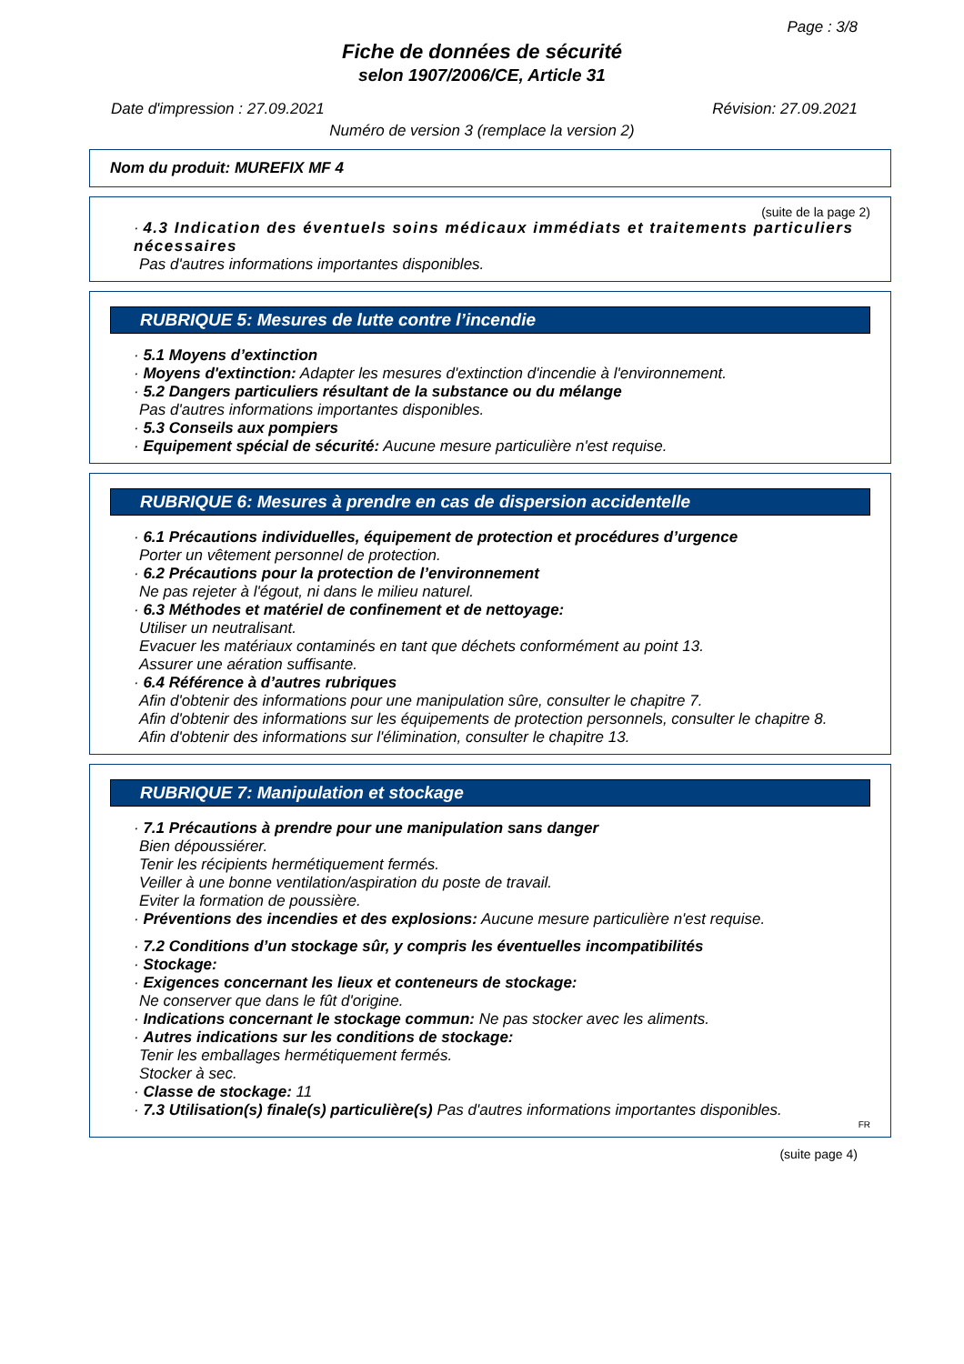Page : 3/8
Fiche de données de sécurité
selon 1907/2006/CE, Article 31
Date d'impression : 27.09.2021 Révision: 27.09.2021
Numéro de version 3 (remplace la version 2)
Nom du produit: MUREFIX MF 4
(suite de la page 2)
· 4.3 Indication des éventuels soins médicaux immédiats et traitements particuliers nécessaires
Pas d'autres informations importantes disponibles.
RUBRIQUE 5: Mesures de lutte contre l’incendie
· 5.1 Moyens d’extinction
· Moyens d'extinction: Adapter les mesures d'extinction d'incendie à l'environnement.
· 5.2 Dangers particuliers résultant de la substance ou du mélange
Pas d'autres informations importantes disponibles.
· 5.3 Conseils aux pompiers
· Equipement spécial de sécurité: Aucune mesure particulière n'est requise.
RUBRIQUE 6: Mesures à prendre en cas de dispersion accidentelle
· 6.1 Précautions individuelles, équipement de protection et procédures d’urgence
Porter un vêtement personnel de protection.
· 6.2 Précautions pour la protection de l’environnement
Ne pas rejeter à l'égout, ni dans le milieu naturel.
· 6.3 Méthodes et matériel de confinement et de nettoyage:
Utiliser un neutralisant.
Evacuer les matériaux contaminés en tant que déchets conformément au point 13.
Assurer une aération suffisante.
· 6.4 Référence à d’autres rubriques
Afin d'obtenir des informations pour une manipulation sûre, consulter le chapitre 7.
Afin d'obtenir des informations sur les équipements de protection personnels, consulter le chapitre 8.
Afin d'obtenir des informations sur l'élimination, consulter le chapitre 13.
RUBRIQUE 7: Manipulation et stockage
· 7.1 Précautions à prendre pour une manipulation sans danger
Bien dépoussiérer.
Tenir les récipients hermétiquement fermés.
Veiller à une bonne ventilation/aspiration du poste de travail.
Eviter la formation de poussière.
· Préventions des incendies et des explosions: Aucune mesure particulière n'est requise.
· 7.2 Conditions d’un stockage sûr, y compris les éventuelles incompatibilités
· Stockage:
· Exigences concernant les lieux et conteneurs de stockage:
Ne conserver que dans le fût d'origine.
· Indications concernant le stockage commun: Ne pas stocker avec les aliments.
· Autres indications sur les conditions de stockage:
Tenir les emballages hermétiquement fermés.
Stocker à sec.
· Classe de stockage: 11
· 7.3 Utilisation(s) finale(s) particulière(s) Pas d'autres informations importantes disponibles.
FR
(suite page 4)